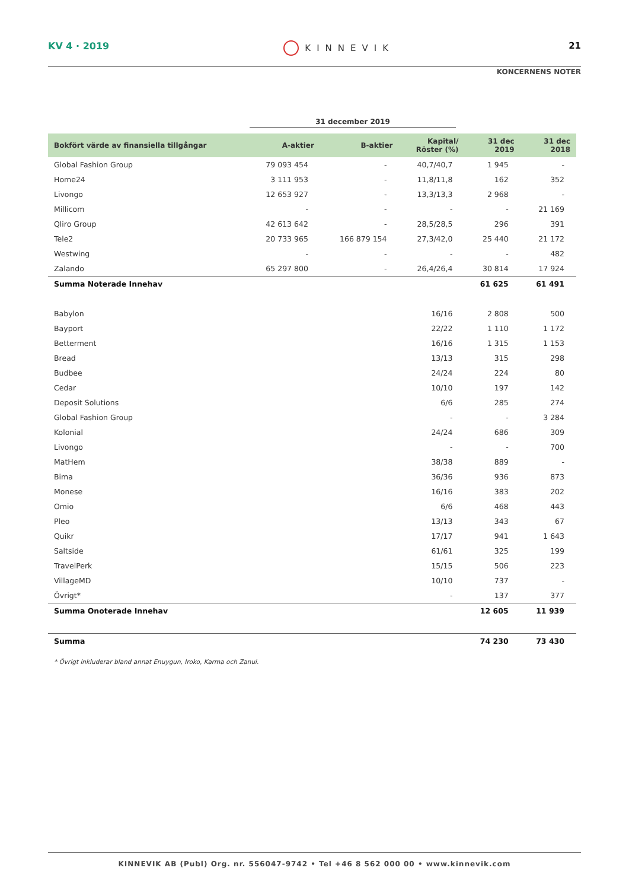KV 4 · 2019 KINNEVIK 21
KONCERNENS NOTER
31 december 2019
| Bokfört värde av finansiella tillgångar | A-aktier | B-aktier | Kapital/ Röster (%) | 31 dec 2019 | 31 dec 2018 |
| --- | --- | --- | --- | --- | --- |
| Global Fashion Group | 79 093 454 | - | 40,7/40,7 | 1 945 | - |
| Home24 | 3 111 953 | - | 11,8/11,8 | 162 | 352 |
| Livongo | 12 653 927 | - | 13,3/13,3 | 2 968 | - |
| Millicom | - | - | - | - | 21 169 |
| Qliro Group | 42 613 642 | - | 28,5/28,5 | 296 | 391 |
| Tele2 | 20 733 965 | 166 879 154 | 27,3/42,0 | 25 440 | 21 172 |
| Westwing | - | - | - | - | 482 |
| Zalando | 65 297 800 | - | 26,4/26,4 | 30 814 | 17 924 |
| Summa Noterade Innehav | | | | 61 625 | 61 491 |
| Babylon | | | 16/16 | 2 808 | 500 |
| Bayport | | | 22/22 | 1 110 | 1 172 |
| Betterment | | | 16/16 | 1 315 | 1 153 |
| Bread | | | 13/13 | 315 | 298 |
| Budbee | | | 24/24 | 224 | 80 |
| Cedar | | | 10/10 | 197 | 142 |
| Deposit Solutions | | | 6/6 | 285 | 274 |
| Global Fashion Group | | | - | - | 3 284 |
| Kolonial | | | 24/24 | 686 | 309 |
| Livongo | | | - | - | 700 |
| MatHem | | | 38/38 | 889 | - |
| Bima | | | 36/36 | 936 | 873 |
| Monese | | | 16/16 | 383 | 202 |
| Omio | | | 6/6 | 468 | 443 |
| Pleo | | | 13/13 | 343 | 67 |
| Quikr | | | 17/17 | 941 | 1 643 |
| Saltside | | | 61/61 | 325 | 199 |
| TravelPerk | | | 15/15 | 506 | 223 |
| VillageMD | | | 10/10 | 737 | - |
| Övrigt* | | | - | 137 | 377 |
| Summa Onoterade Innehav | | | | 12 605 | 11 939 |
| Summa | | | | 74 230 | 73 430 |
* Övrigt inkluderar bland annat Enuygun, Iroko, Karma och Zanui.
KINNEVIK AB (Publ) Org. nr. 556047-9742 • Tel +46 8 562 000 00 • www.kinnevik.com